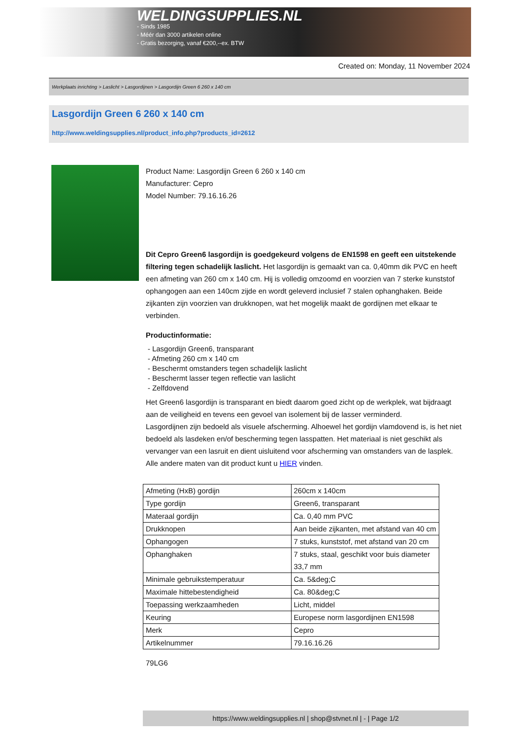WELDINGSUPPLIES.NL
- Sinds 1985
- Méér dan 3000 artikelen online
- Gratis bezorging, vanaf €200,--ex. BTW
Created on: Monday, 11 November 2024
Werkplaats inrichting > Laslicht > Lasgordijnen > Lasgordijn Green 6 260 x 140 cm
Lasgordijn Green 6 260 x 140 cm
http://www.weldingsupplies.nl/product_info.php?products_id=2612
Product Name: Lasgordijn Green 6 260 x 140 cm
Manufacturer: Cepro
Model Number: 79.16.16.26
Dit Cepro Green6 lasgordijn is goedgekeurd volgens de EN1598 en geeft een uitstekende filtering tegen schadelijk laslicht. Het lasgordijn is gemaakt van ca. 0,40mm dik PVC en heeft een afmeting van 260 cm x 140 cm. Hij is volledig omzoomd en voorzien van 7 sterke kunststof ophangogen aan een 140cm zijde en wordt geleverd inclusief 7 stalen ophanghaken. Beide zijkanten zijn voorzien van drukknopen, wat het mogelijk maakt de gordijnen met elkaar te verbinden.
Productinformatie:
- Lasgordijn Green6, transparant
- Afmeting 260 cm x 140 cm
- Beschermt omstanders tegen schadelijk laslicht
- Beschermt lasser tegen reflectie van laslicht
- Zelfdovend
Het Green6 lasgordijn is transparant en biedt daarom goed zicht op de werkplek, wat bijdraagt aan de veiligheid en tevens een gevoel van isolement bij de lasser verminderd.
Lasgordijnen zijn bedoeld als visuele afscherming. Alhoewel het gordijn vlamdovend is, is het niet bedoeld als lasdeken en/of bescherming tegen lasspatten. Het materiaal is niet geschikt als vervanger van een lasruit en dient uisluitend voor afscherming van omstanders van de lasplek.
Alle andere maten van dit product kunt u HIER vinden.
| Afmeting (HxB) gordijn | 260cm x 140cm |
| Type gordijn | Green6, transparant |
| Materaal gordijn | Ca. 0,40 mm PVC |
| Drukknopen | Aan beide zijkanten, met afstand van 40 cm |
| Ophangogen | 7 stuks, kunststof, met afstand van 20 cm |
| Ophanghaken | 7 stuks, staal, geschikt voor buis diameter 33,7 mm |
| Minimale gebruikstemperatuur | Ca. 5&deg;C |
| Maximale hittebestendigheid | Ca. 80&deg;C |
| Toepassing werkzaamheden | Licht, middel |
| Keuring | Europese norm lasgordijnen EN1598 |
| Merk | Cepro |
| Artikelnummer | 79.16.16.26 |
79LG6
https://www.weldingsupplies.nl | shop@stvnet.nl | - | Page 1/2